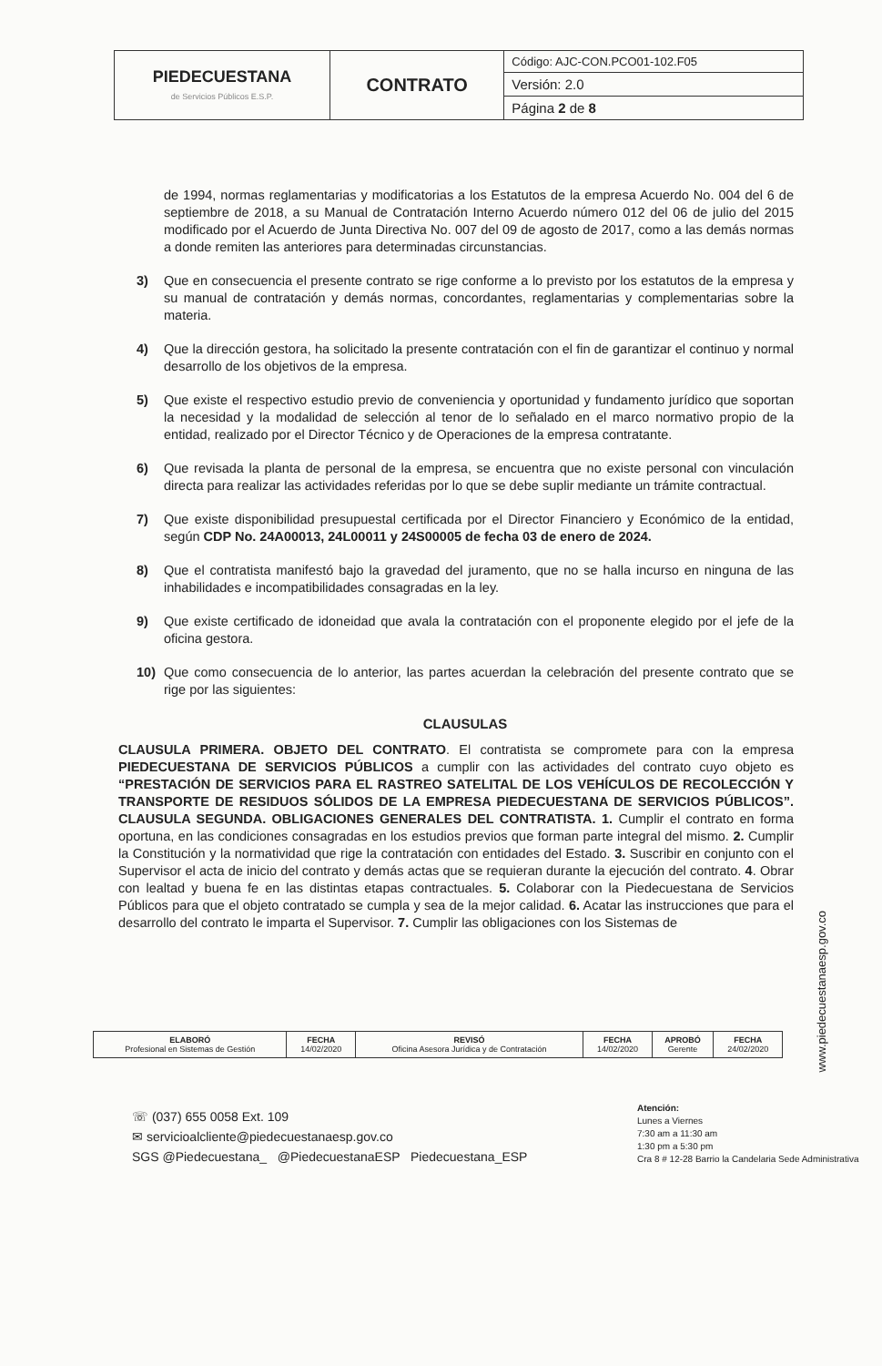| PIEDECUESTANA de Servicios Públicos E.S.P. | CONTRATO | Código: AJC-CON.PCO01-102.F05 |
| | | Versión: 2.0 |
| | | Página 2 de 8 |
de 1994, normas reglamentarias y modificatorias a los Estatutos de la empresa Acuerdo No. 004 del 6 de septiembre de 2018, a su Manual de Contratación Interno Acuerdo número 012 del 06 de julio del 2015 modificado por el Acuerdo de Junta Directiva No. 007 del 09 de agosto de 2017, como a las demás normas a donde remiten las anteriores para determinadas circunstancias.
3) Que en consecuencia el presente contrato se rige conforme a lo previsto por los estatutos de la empresa y su manual de contratación y demás normas, concordantes, reglamentarias y complementarias sobre la materia.
4) Que la dirección gestora, ha solicitado la presente contratación con el fin de garantizar el continuo y normal desarrollo de los objetivos de la empresa.
5) Que existe el respectivo estudio previo de conveniencia y oportunidad y fundamento jurídico que soportan la necesidad y la modalidad de selección al tenor de lo señalado en el marco normativo propio de la entidad, realizado por el Director Técnico y de Operaciones de la empresa contratante.
6) Que revisada la planta de personal de la empresa, se encuentra que no existe personal con vinculación directa para realizar las actividades referidas por lo que se debe suplir mediante un trámite contractual.
7) Que existe disponibilidad presupuestal certificada por el Director Financiero y Económico de la entidad, según CDP No. 24A00013, 24L00011 y 24S00005 de fecha 03 de enero de 2024.
8) Que el contratista manifestó bajo la gravedad del juramento, que no se halla incurso en ninguna de las inhabilidades e incompatibilidades consagradas en la ley.
9) Que existe certificado de idoneidad que avala la contratación con el proponente elegido por el jefe de la oficina gestora.
10) Que como consecuencia de lo anterior, las partes acuerdan la celebración del presente contrato que se rige por las siguientes:
CLAUSULAS
CLAUSULA PRIMERA. OBJETO DEL CONTRATO. El contratista se compromete para con la empresa PIEDECUESTANA DE SERVICIOS PÚBLICOS a cumplir con las actividades del contrato cuyo objeto es “PRESTACIÓN DE SERVICIOS PARA EL RASTREO SATELITAL DE LOS VEHÍCULOS DE RECOLECCIÓN Y TRANSPORTE DE RESIDUOS SÓLIDOS DE LA EMPRESA PIEDECUESTANA DE SERVICIOS PÚBLICOS”. CLAUSULA SEGUNDA. OBLIGACIONES GENERALES DEL CONTRATISTA. 1. Cumplir el contrato en forma oportuna, en las condiciones consagradas en los estudios previos que forman parte integral del mismo. 2. Cumplir la Constitución y la normatividad que rige la contratación con entidades del Estado. 3. Suscribir en conjunto con el Supervisor el acta de inicio del contrato y demás actas que se requieran durante la ejecución del contrato. 4. Obrar con lealtad y buena fe en las distintas etapas contractuales. 5. Colaborar con la Piedecuestana de Servicios Públicos para que el objeto contratado se cumpla y sea de la mejor calidad. 6. Acatar las instrucciones que para el desarrollo del contrato le imparta el Supervisor. 7. Cumplir las obligaciones con los Sistemas de
| ELABORÓ Profesional en Sistemas de Gestión | FECHA 14/02/2020 | REVISÓ Oficina Asesora Jurídica y de Contratación | FECHA 14/02/2020 | APROBÓ Gerente | FECHA 24/02/2020 |
☏ (037) 655 0058 Ext. 109
✉ servicioalcliente@piedecuestanaesp.gov.co
SGS @Piedecuestana_ @PiedecuestanaESP Piedecuestana_ESP
Atención:
Lunes a Viernes
7:30 am a 11:30 am
1:30 pm a 5:30 pm
Cra 8 # 12-28 Barrio la Candelaria Sede Administrativa
www.piedecuestanaesp.gov.co